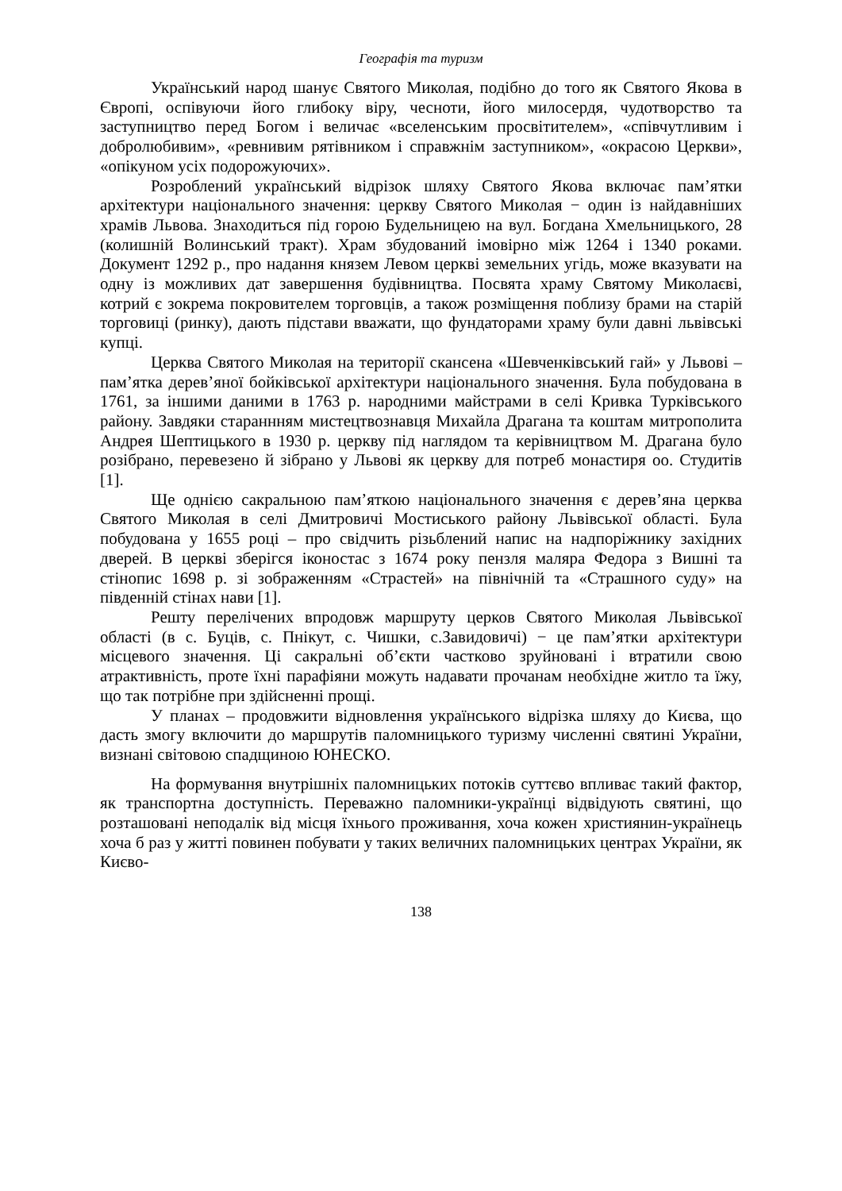Географія та туризм
Український народ шанує Святого Миколая, подібно до того як Святого Якова в Європі, оспівуючи його глибоку віру, чесноти, його милосердя, чудотворство та заступництво перед Богом і величає «вселенським просвітителем», «співчутливим і добролюбивим», «ревнивим рятівником і справжнім заступником», «окрасою Церкви», «опікуном усіх подорожуючих».
Розроблений український відрізок шляху Святого Якова включає пам’ятки архітектури національного значення: церкву Святого Миколая − один із найдавніших храмів Львова. Знаходиться під горою Будельницею на вул. Богдана Хмельницького, 28 (колишній Волинський тракт). Храм збудований імовірно між 1264 і 1340 роками. Документ 1292 р., про надання князем Левом церкві земельних угідь, може вказувати на одну із можливих дат завершення будівництва. Посвята храму Святому Миколаєві, котрий є зокрема покровителем торговців, а також розміщення поблизу брами на старій торговиці (ринку), дають підстави вважати, що фундаторами храму були давні львівські купці.
Церква Святого Миколая на території скансена «Шевченківський гай» у Львові – пам’ятка дерев’яної бойківської архітектури національного значення. Була побудована в 1761, за іншими даними в 1763 р. народними майстрами в селі Кривка Турківського району. Завдяки стараннням мистецтвознавця Михайла Драгана та коштам митрополита Андрея Шептицького в 1930 р. церкву під наглядом та керівництвом М. Драгана було розібрано, перевезено й зібрано у Львові як церкву для потреб монастиря оо. Студитів [1].
Ще однією сакральною пам’яткою національного значення є дерев’яна церква Святого Миколая в селі Дмитровичі Мостиського району Львівської області. Була побудована у 1655 році – про свідчить різьблений напис на надпоріжнику західних дверей. В церкві зберігся іконостас з 1674 року пензля маляра Федора з Вишні та стінопис 1698 р. зі зображенням «Страстей» на північній та «Страшного суду» на південній стінах нави [1].
Решту перелічених впродовж маршруту церков Святого Миколая Львівської області (в с. Буців, с. Пнікут, с. Чишки, с.Завидовичі) − це пам’ятки архітектури місцевого значення. Ці сакральні об’єкти частково зруйновані і втратили свою атрактивність, проте їхні парафіяни можуть надавати прочанам необхідне житло та їжу, що так потрібне при здійсненні прощі.
У планах – продовжити відновлення українського відрізка шляху до Києва, що дасть змогу включити до маршрутів паломницького туризму численні святині України, визнані світовою спадщиною ЮНЕСКО.
На формування внутрішніх паломницьких потоків суттєво впливає такий фактор, як транспортна доступність. Переважно паломники-українці відвідують святині, що розташовані неподалік від місця їхнього проживання, хоча кожен християнин-українець хоча б раз у житті повинен побувати у таких величних паломницьких центрах України, як Києво-
138